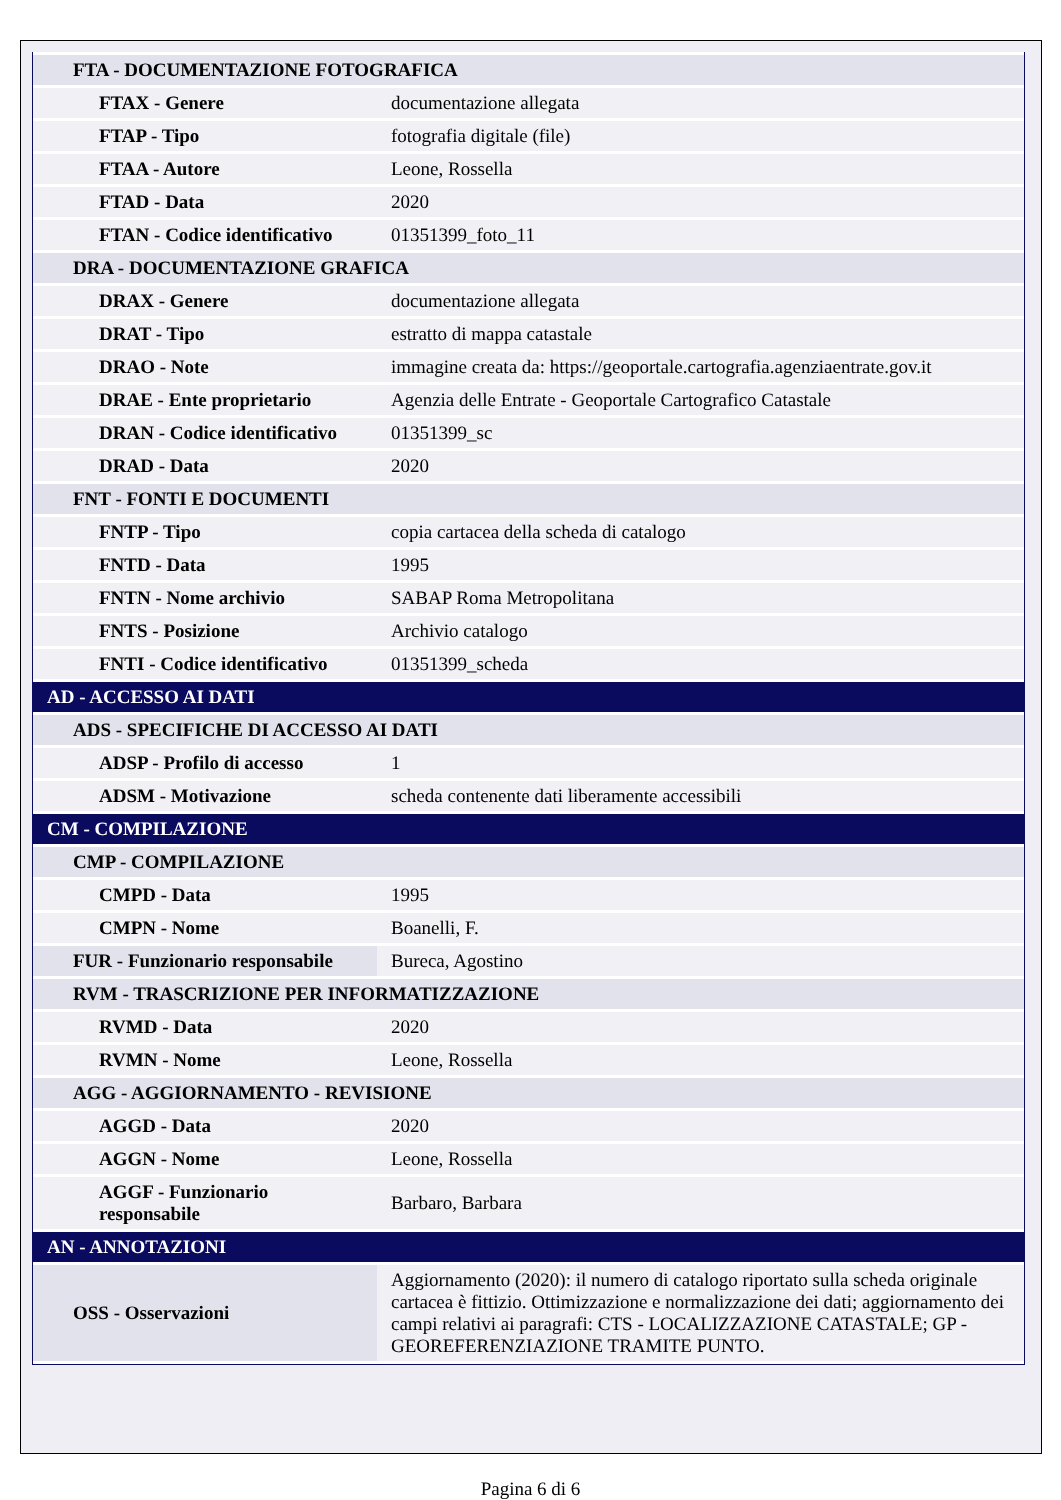| FTA - DOCUMENTAZIONE FOTOGRAFICA | |
| FTAX - Genere | documentazione allegata |
| FTAP - Tipo | fotografia digitale (file) |
| FTAA - Autore | Leone, Rossella |
| FTAD - Data | 2020 |
| FTAN - Codice identificativo | 01351399_foto_11 |
| DRA - DOCUMENTAZIONE GRAFICA | |
| DRAX - Genere | documentazione allegata |
| DRAT - Tipo | estratto di mappa catastale |
| DRAO - Note | immagine creata da: https://geoportale.cartografia.agenziaentrate.gov.it |
| DRAE - Ente proprietario | Agenzia delle Entrate - Geoportale Cartografico Catastale |
| DRAN - Codice identificativo | 01351399_sc |
| DRAD - Data | 2020 |
| FNT - FONTI E DOCUMENTI | |
| FNTP - Tipo | copia cartacea della scheda di catalogo |
| FNTD - Data | 1995 |
| FNTN - Nome archivio | SABAP Roma Metropolitana |
| FNTS - Posizione | Archivio catalogo |
| FNTI - Codice identificativo | 01351399_scheda |
| AD - ACCESSO AI DATI | |
| ADS - SPECIFICHE DI ACCESSO AI DATI | |
| ADSP - Profilo di accesso | 1 |
| ADSM - Motivazione | scheda contenente dati liberamente accessibili |
| CM - COMPILAZIONE | |
| CMP - COMPILAZIONE | |
| CMPD - Data | 1995 |
| CMPN - Nome | Boanelli, F. |
| FUR - Funzionario responsabile | Bureca, Agostino |
| RVM - TRASCRIZIONE PER INFORMATIZZAZIONE | |
| RVMD - Data | 2020 |
| RVMN - Nome | Leone, Rossella |
| AGG - AGGIORNAMENTO - REVISIONE | |
| AGGD - Data | 2020 |
| AGGN - Nome | Leone, Rossella |
| AGGF - Funzionario responsabile | Barbaro, Barbara |
| AN - ANNOTAZIONI | |
| OSS - Osservazioni | Aggiornamento (2020): il numero di catalogo riportato sulla scheda originale cartacea è fittizio. Ottimizzazione e normalizzazione dei dati; aggiornamento dei campi relativi ai paragrafi: CTS - LOCALIZZAZIONE CATASTALE; GP - GEOREFERENZIAZIONE TRAMITE PUNTO. |
Pagina 6 di 6